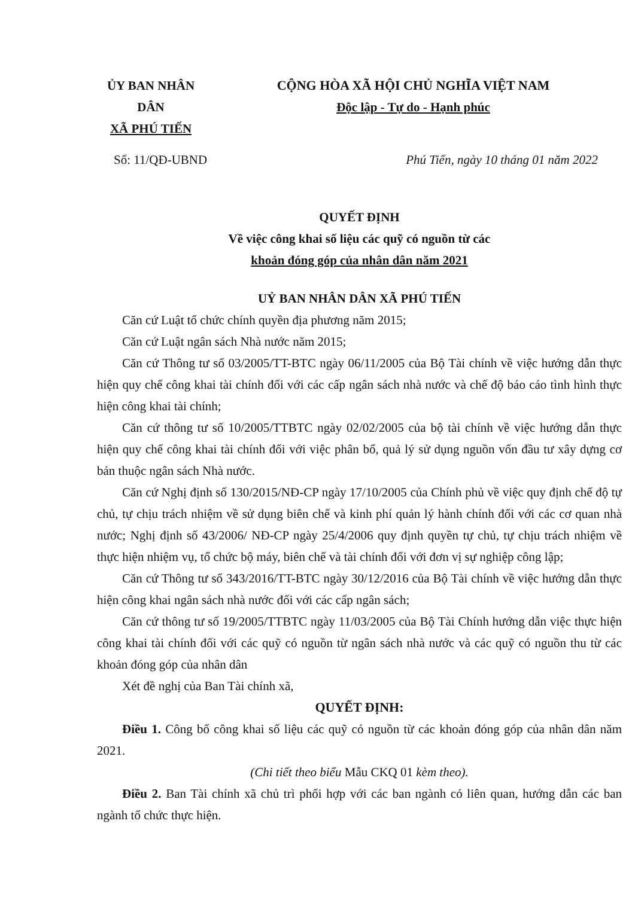ỦY BAN NHÂN DÂN
XÃ PHÚ TIẾN
CỘNG HÒA XÃ HỘI CHỦ NGHĨA VIỆT NAM
Độc lập - Tự do - Hạnh phúc
Số: 11/QĐ-UBND Phú Tiến, ngày 10 tháng 01 năm 2022
QUYẾT ĐỊNH
Về việc công khai số liệu các quỹ có nguồn từ các
khoản đóng góp của nhân dân năm 2021
UỶ BAN NHÂN DÂN XÃ PHÚ TIẾN
Căn cứ Luật tổ chức chính quyền địa phương năm 2015;
Căn cứ Luật ngân sách Nhà nước năm 2015;
Căn cứ Thông tư số 03/2005/TT-BTC ngày 06/11/2005 của Bộ Tài chính về việc hướng dẫn thực hiện quy chế công khai tài chính đối với các cấp ngân sách nhà nước và chế độ báo cáo tình hình thực hiện công khai tài chính;
Căn cứ thông tư số 10/2005/TTBTC ngày 02/02/2005 của bộ tài chính về việc hướng dẫn thực hiện quy chế công khai tài chính đối với việc phân bổ, quả lý sử dụng nguồn vốn đầu tư xây dựng cơ bản thuộc ngân sách Nhà nước.
Căn cứ Nghị định số 130/2015/NĐ-CP ngày 17/10/2005 của Chính phủ về việc quy định chế độ tự chủ, tự chịu trách nhiệm về sử dụng biên chế và kinh phí quản lý hành chính đối với các cơ quan nhà nước; Nghị định số 43/2006/ NĐ-CP ngày 25/4/2006 quy định quyền tự chủ, tự chịu trách nhiệm về thực hiện nhiệm vụ, tổ chức bộ máy, biên chế và tài chính đối với đơn vị sự nghiệp công lập;
Căn cứ Thông tư số 343/2016/TT-BTC ngày 30/12/2016 của Bộ Tài chính về việc hướng dẫn thực hiện công khai ngân sách nhà nước đối với các cấp ngân sách;
Căn cứ thông tư số 19/2005/TTBTC ngày 11/03/2005 của Bộ Tài Chính hướng dẫn việc thực hiện công khai tài chính đối với các quỹ có nguồn từ ngân sách nhà nước và các quỹ có nguồn thu từ các khoản đóng góp của nhân dân
Xét đề nghị của Ban Tài chính xã,
QUYẾT ĐỊNH:
Điều 1. Công bố công khai số liệu các quỹ có nguồn từ các khoản đóng góp của nhân dân năm 2021.
(Chi tiết theo biểu Mẫu CKQ 01 kèm theo).
Điều 2. Ban Tài chính xã chủ trì phối hợp với các ban ngành có liên quan, hướng dẫn các ban ngành tổ chức thực hiện.